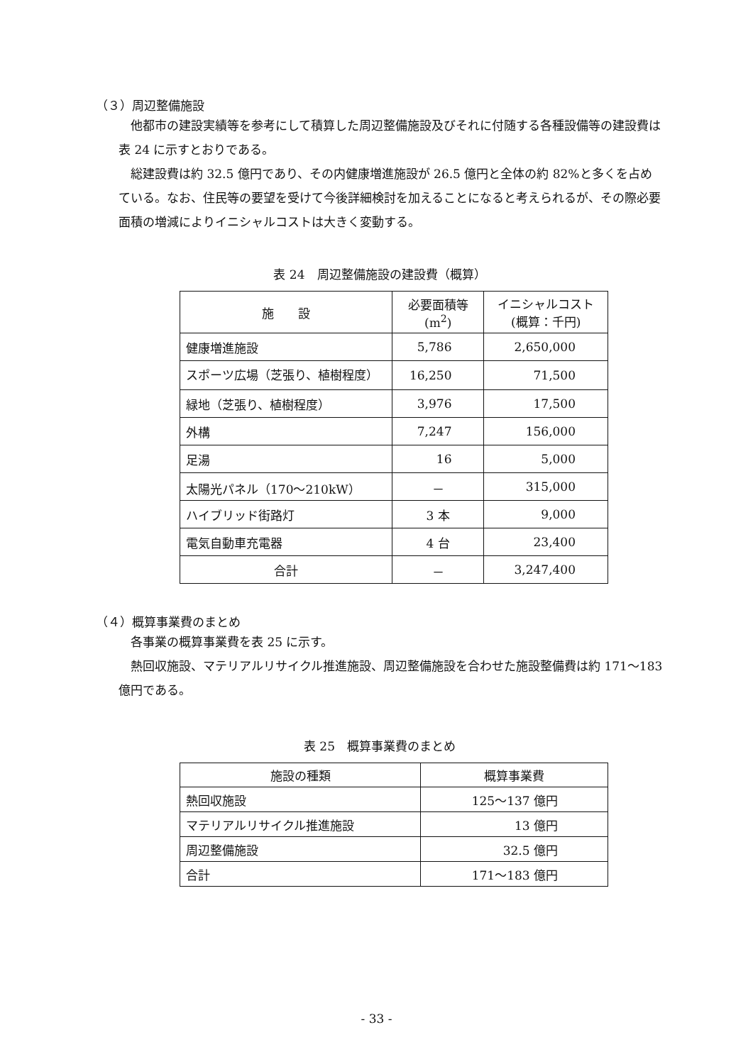（３）周辺整備施設
他都市の建設実績等を参考にして積算した周辺整備施設及びそれに付随する各種設備等の建設費は表 24 に示すとおりである。
総建設費は約 32.5 億円であり、その内健康増進施設が 26.5 億円と全体の約 82%と多くを占めている。なお、住民等の要望を受けて今後詳細検討を加えることになると考えられるが、その際必要面積の増減によりイニシャルコストは大きく変動する。
表 24　周辺整備施設の建設費（概算）
| 施 設 | 必要面積等 (m<sup>2</sup>) | イニシャルコスト (概算：千円) |
| --- | --- | --- |
| 健康増進施設 | 5,786 | 2,650,000 |
| スポーツ広場（芝張り、植樹程度） | 16,250 | 71,500 |
| 緑地（芝張り、植樹程度） | 3,976 | 17,500 |
| 外構 | 7,247 | 156,000 |
| 足湯 | 16 | 5,000 |
| 太陽光パネル（170～210kW） | － | 315,000 |
| ハイブリッド街路灯 | 3 本 | 9,000 |
| 電気自動車充電器 | 4 台 | 23,400 |
| 合計 | － | 3,247,400 |
（４）概算事業費のまとめ
各事業の概算事業費を表 25 に示す。
熱回収施設、マテリアルリサイクル推進施設、周辺整備施設を合わせた施設整備費は約 171～183 億円である。
表 25　概算事業費のまとめ
| 施設の種類 | 概算事業費 |
| --- | --- |
| 熱回収施設 | 125～137 億円 |
| マテリアルリサイクル推進施設 | 13 億円 |
| 周辺整備施設 | 32.5 億円 |
| 合計 | 171～183 億円 |
- 33 -